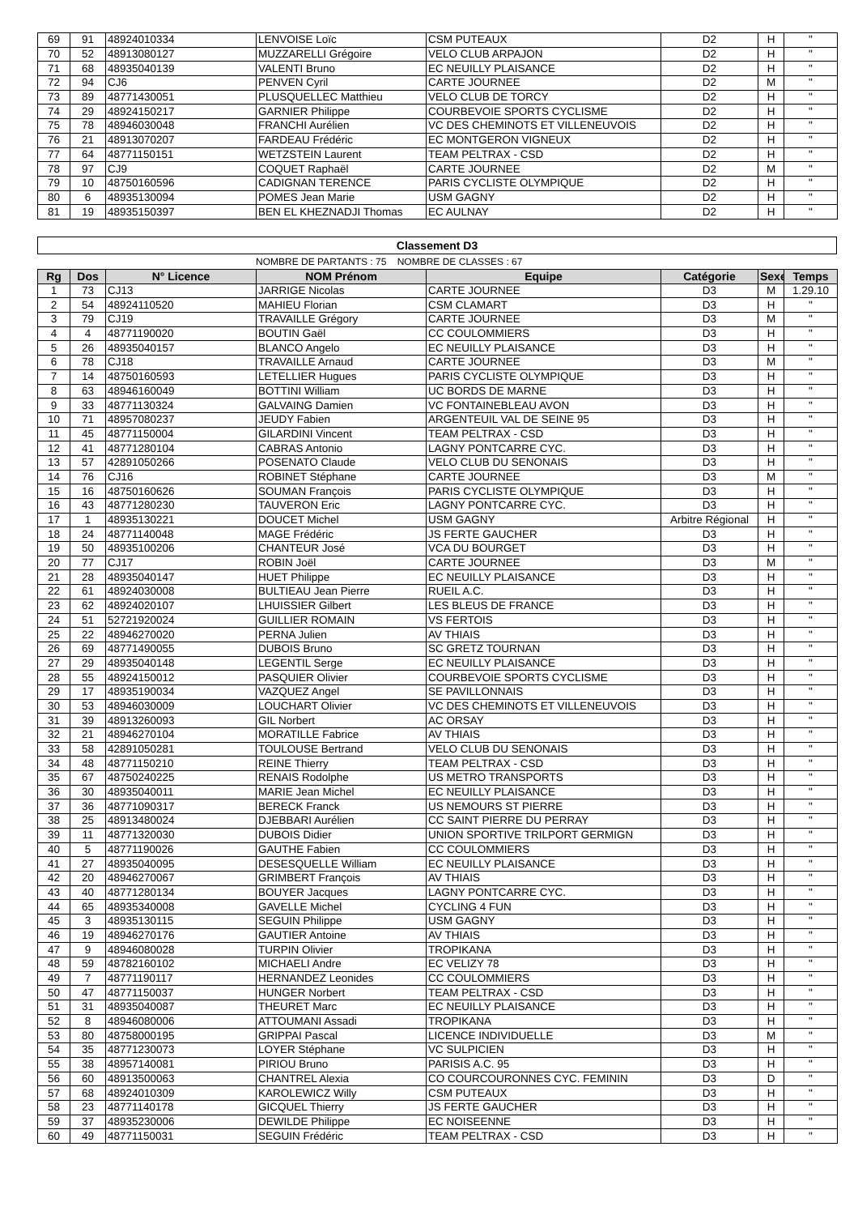| 69 | 91 | 48924010334 | LENVOISE Loïc | CSM PUTEAUX | D2 | H | " |
| 70 | 52 | 48913080127 | MUZZARELLI Grégoire | VELO CLUB ARPAJON | D2 | H | " |
| 71 | 68 | 48935040139 | VALENTI Bruno | EC NEUILLY PLAISANCE | D2 | H | " |
| 72 | 94 | CJ6 | PENVEN Cyril | CARTE JOURNEE | D2 | M | " |
| 73 | 89 | 48771430051 | PLUSQUELLEC Matthieu | VELO CLUB DE TORCY | D2 | H | " |
| 74 | 29 | 48924150217 | GARNIER Philippe | COURBEVOIE SPORTS CYCLISME | D2 | H | " |
| 75 | 78 | 48946030048 | FRANCHI Aurélien | VC DES CHEMINOTS ET VILLENEUVOIS | D2 | H | " |
| 76 | 21 | 48913070207 | FARDEAU Frédéric | EC MONTGERON VIGNEUX | D2 | H | " |
| 77 | 64 | 48771150151 | WETZSTEIN Laurent | TEAM PELTRAX - CSD | D2 | H | " |
| 78 | 97 | CJ9 | COQUET Raphaël | CARTE JOURNEE | D2 | M | " |
| 79 | 10 | 48750160596 | CADIGNAN TERENCE | PARIS CYCLISTE OLYMPIQUE | D2 | H | " |
| 80 | 6 | 48935130094 | POMES Jean Marie | USM GAGNY | D2 | H | " |
| 81 | 19 | 48935150397 | BEN EL KHEZNADJI Thomas | EC AULNAY | D2 | H | " |
Classement D3
NOMBRE DE PARTANTS : 75 NOMBRE DE CLASSES : 67
| Rg | Dos | N° Licence | NOM Prénom | Equipe | Catégorie | Sexe | Temps |
| --- | --- | --- | --- | --- | --- | --- | --- |
| 1 | 73 | CJ13 | JARRIGE Nicolas | CARTE JOURNEE | D3 | M | 1.29.10 |
| 2 | 54 | 48924110520 | MAHIEU Florian | CSM CLAMART | D3 | H | " |
| 3 | 79 | CJ19 | TRAVAILLE Grégory | CARTE JOURNEE | D3 | M | " |
| 4 | 4 | 48771190020 | BOUTIN Gaël | CC COULOMMIERS | D3 | H | " |
| 5 | 26 | 48935040157 | BLANCO Angelo | EC NEUILLY PLAISANCE | D3 | H | " |
| 6 | 78 | CJ18 | TRAVAILLE Arnaud | CARTE JOURNEE | D3 | M | " |
| 7 | 14 | 48750160593 | LETELLIER Hugues | PARIS CYCLISTE OLYMPIQUE | D3 | H | " |
| 8 | 63 | 48946160049 | BOTTINI William | UC BORDS DE MARNE | D3 | H | " |
| 9 | 33 | 48771130324 | GALVAING Damien | VC FONTAINEBLEAU AVON | D3 | H | " |
| 10 | 71 | 48957080237 | JEUDY Fabien | ARGENTEUIL VAL DE SEINE 95 | D3 | H | " |
| 11 | 45 | 48771150004 | GILARDINI Vincent | TEAM PELTRAX - CSD | D3 | H | " |
| 12 | 41 | 48771280104 | CABRAS Antonio | LAGNY PONTCARRE CYC. | D3 | H | " |
| 13 | 57 | 42891050266 | POSENATO Claude | VELO CLUB DU SENONAIS | D3 | H | " |
| 14 | 76 | CJ16 | ROBINET Stéphane | CARTE JOURNEE | D3 | M | " |
| 15 | 16 | 48750160626 | SOUMAN François | PARIS CYCLISTE OLYMPIQUE | D3 | H | " |
| 16 | 43 | 48771280230 | TAUVERON Eric | LAGNY PONTCARRE CYC. | D3 | H | " |
| 17 | 1 | 48935130221 | DOUCET Michel | USM GAGNY | Arbitre Régional | H | " |
| 18 | 24 | 48771140048 | MAGE Frédéric | JS FERTE GAUCHER | D3 | H | " |
| 19 | 50 | 48935100206 | CHANTEUR José | VCA DU BOURGET | D3 | H | " |
| 20 | 77 | CJ17 | ROBIN Joël | CARTE JOURNEE | D3 | M | " |
| 21 | 28 | 48935040147 | HUET Philippe | EC NEUILLY PLAISANCE | D3 | H | " |
| 22 | 61 | 48924030008 | BULTIEAU Jean Pierre | RUEIL A.C. | D3 | H | " |
| 23 | 62 | 48924020107 | LHUISSIER Gilbert | LES BLEUS DE FRANCE | D3 | H | " |
| 24 | 51 | 52721920024 | GUILLIER ROMAIN | VS FERTOIS | D3 | H | " |
| 25 | 22 | 48946270020 | PERNA Julien | AV THIAIS | D3 | H | " |
| 26 | 69 | 48771490055 | DUBOIS Bruno | SC GRETZ TOURNAN | D3 | H | " |
| 27 | 29 | 48935040148 | LEGENTIL Serge | EC NEUILLY PLAISANCE | D3 | H | " |
| 28 | 55 | 48924150012 | PASQUIER Olivier | COURBEVOIE SPORTS CYCLISME | D3 | H | " |
| 29 | 17 | 48935190034 | VAZQUEZ Angel | SE PAVILLONNAIS | D3 | H | " |
| 30 | 53 | 48946030009 | LOUCHART Olivier | VC DES CHEMINOTS ET VILLENEUVOIS | D3 | H | " |
| 31 | 39 | 48913260093 | GIL Norbert | AC ORSAY | D3 | H | " |
| 32 | 21 | 48946270104 | MORATILLE Fabrice | AV THIAIS | D3 | H | " |
| 33 | 58 | 42891050281 | TOULOUSE Bertrand | VELO CLUB DU SENONAIS | D3 | H | " |
| 34 | 48 | 48771150210 | REINE Thierry | TEAM PELTRAX - CSD | D3 | H | " |
| 35 | 67 | 48750240225 | RENAIS Rodolphe | US METRO TRANSPORTS | D3 | H | " |
| 36 | 30 | 48935040011 | MARIE Jean Michel | EC NEUILLY PLAISANCE | D3 | H | " |
| 37 | 36 | 48771090317 | BERECK Franck | US NEMOURS ST PIERRE | D3 | H | " |
| 38 | 25 | 48913480024 | DJEBBARI Aurélien | CC SAINT PIERRE DU PERRAY | D3 | H | " |
| 39 | 11 | 48771320030 | DUBOIS Didier | UNION SPORTIVE TRILPORT GERMIGN | D3 | H | " |
| 40 | 5 | 48771190026 | GAUTHE Fabien | CC COULOMMIERS | D3 | H | " |
| 41 | 27 | 48935040095 | DESESQUELLE William | EC NEUILLY PLAISANCE | D3 | H | " |
| 42 | 20 | 48946270067 | GRIMBERT François | AV THIAIS | D3 | H | " |
| 43 | 40 | 48771280134 | BOUYER Jacques | LAGNY PONTCARRE CYC. | D3 | H | " |
| 44 | 65 | 48935340008 | GAVELLE Michel | CYCLING 4 FUN | D3 | H | " |
| 45 | 3 | 48935130115 | SEGUIN Philippe | USM GAGNY | D3 | H | " |
| 46 | 19 | 48946270176 | GAUTIER Antoine | AV THIAIS | D3 | H | " |
| 47 | 9 | 48946080028 | TURPIN Olivier | TROPIKANA | D3 | H | " |
| 48 | 59 | 48782160102 | MICHAELI Andre | EC VELIZY 78 | D3 | H | " |
| 49 | 7 | 48771190117 | HERNANDEZ Leonides | CC COULOMMIERS | D3 | H | " |
| 50 | 47 | 48771150037 | HUNGER Norbert | TEAM PELTRAX - CSD | D3 | H | " |
| 51 | 31 | 48935040087 | THEURET Marc | EC NEUILLY PLAISANCE | D3 | H | " |
| 52 | 8 | 48946080006 | ATTOUMANI Assadi | TROPIKANA | D3 | H | " |
| 53 | 80 | 48758000195 | GRIPPAI Pascal | LICENCE INDIVIDUELLE | D3 | M | " |
| 54 | 35 | 48771230073 | LOYER Stéphane | VC SULPICIEN | D3 | H | " |
| 55 | 38 | 48957140081 | PIRIOU Bruno | PARISIS A.C. 95 | D3 | H | " |
| 56 | 60 | 48913500063 | CHANTREL Alexia | CO COURCOURONNES CYC. FEMININ | D3 | D | " |
| 57 | 68 | 48924010309 | KAROLEWICZ Willy | CSM PUTEAUX | D3 | H | " |
| 58 | 23 | 48771140178 | GICQUEL Thierry | JS FERTE GAUCHER | D3 | H | " |
| 59 | 37 | 48935230006 | DEWILDE Philippe | EC NOISEENNE | D3 | H | " |
| 60 | 49 | 48771150031 | SEGUIN Frédéric | TEAM PELTRAX - CSD | D3 | H | " |